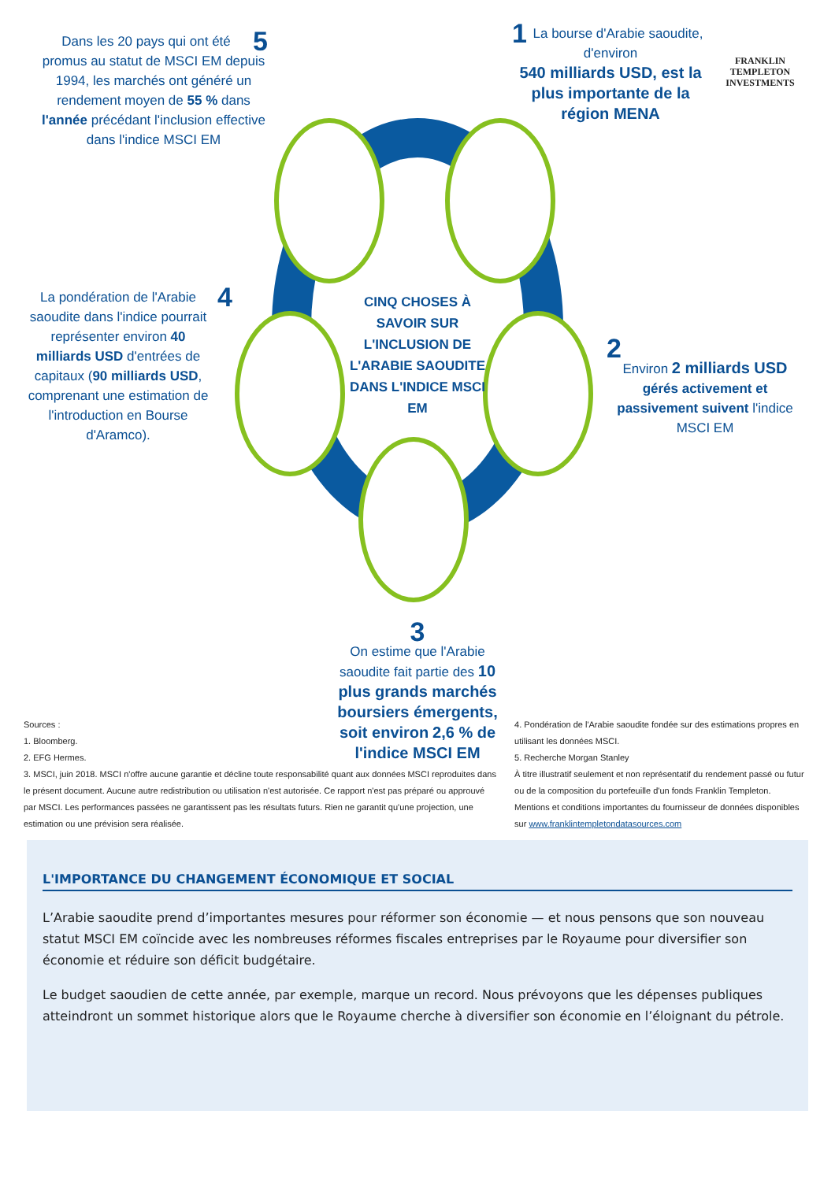CINQ CHOSES À SAVOIR SUR L'INCLUSION DE L'ARABIE SAOUDITE DANS L'INDICE MSCI EM
5 Dans les 20 pays qui ont été promus au statut de MSCI EM depuis 1994, les marchés ont généré un rendement moyen de 55 % dans l'année précédant l'inclusion effective dans l'indice MSCI EM
1 La bourse d'Arabie saoudite, d'environ
540 milliards USD, est la plus importante de la région MENA
FRANKLIN TEMPLETON INVESTMENTS
4 La pondération de l'Arabie saoudite dans l'indice pourrait représenter environ 40 milliards USD d'entrées de capitaux (90 milliards USD, comprenant une estimation de l'introduction en Bourse d'Aramco).
2
Environ 2 milliards USD gérés activement et passivement suivent l'indice MSCI EM
3
On estime que l'Arabie saoudite fait partie des 10 plus grands marchés boursiers émergents, soit environ 2,6 % de l'indice MSCI EM
Sources :
1. Bloomberg.
2. EFG Hermes.
3. MSCI, juin 2018. MSCI n'offre aucune garantie et décline toute responsabilité quant aux données MSCI reproduites dans le présent document. Aucune autre redistribution ou utilisation n'est autorisée. Ce rapport n'est pas préparé ou approuvé par MSCI. Les performances passées ne garantissent pas les résultats futurs. Rien ne garantit qu'une projection, une estimation ou une prévision sera réalisée.
4. Pondération de l'Arabie saoudite fondée sur des estimations propres en utilisant les données MSCI.
5. Recherche Morgan Stanley
À titre illustratif seulement et non représentatif du rendement passé ou futur ou de la composition du portefeuille d'un fonds Franklin Templeton.
Mentions et conditions importantes du fournisseur de données disponibles sur www.franklintempletondatasources.com
L'IMPORTANCE DU CHANGEMENT ÉCONOMIQUE ET SOCIAL
L’Arabie saoudite prend d’importantes mesures pour réformer son économie — et nous pensons que son nouveau statut MSCI EM coïncide avec les nombreuses réformes fiscales entreprises par le Royaume pour diversifier son économie et réduire son déficit budgétaire.
Le budget saoudien de cette année, par exemple, marque un record. Nous prévoyons que les dépenses publiques atteindront un sommet historique alors que le Royaume cherche à diversifier son économie en l’éloignant du pétrole.